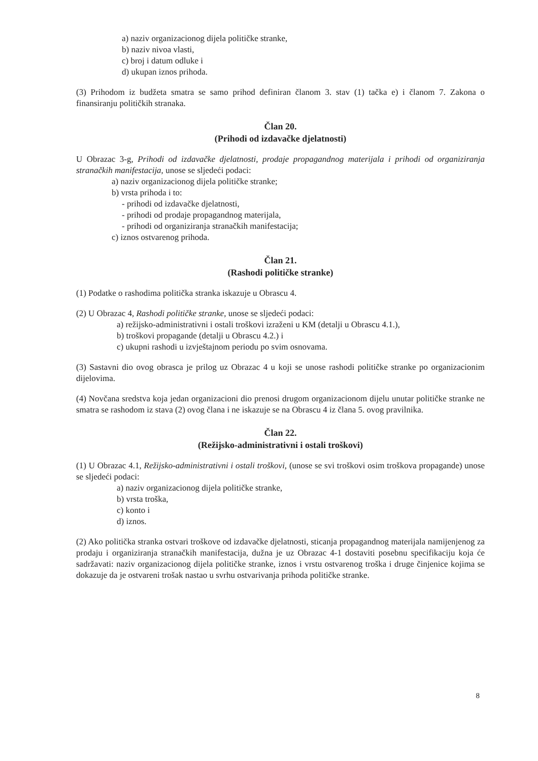a) naziv organizacionog dijela političke stranke,
b) naziv nivoa vlasti,
c) broj i datum odluke i
d) ukupan iznos prihoda.
(3) Prihodom iz budžeta smatra se samo prihod definiran članom 3. stav (1) tačka e) i članom 7. Zakona o finansiranju političkih stranaka.
Član 20.
(Prihodi od izdavačke djelatnosti)
U Obrazac 3-g, Prihodi od izdavačke djelatnosti, prodaje propagandnog materijala i prihodi od organiziranja stranačkih manifestacija, unose se sljedeći podaci:
a) naziv organizacionog dijela političke stranke;
b) vrsta prihoda i to:
- prihodi od izdavačke djelatnosti,
- prihodi od prodaje propagandnog materijala,
- prihodi od organiziranja stranačkih manifestacija;
c) iznos ostvarenog prihoda.
Član 21.
(Rashodi političke stranke)
(1) Podatke o rashodima politička stranka iskazuje u Obrascu 4.
(2) U Obrazac 4, Rashodi političke stranke, unose se sljedeći podaci:
a) režijsko-administrativni i ostali troškovi izraženi u KM (detalji u Obrascu 4.1.),
b) troškovi propagande (detalji u Obrascu 4.2.) i
c) ukupni rashodi u izvještajnom periodu po svim osnovama.
(3) Sastavni dio ovog obrasca je prilog uz Obrazac 4 u koji se unose rashodi političke stranke po organizacionim dijelovima.
(4) Novčana sredstva koja jedan organizacioni dio prenosi drugom organizacionom dijelu unutar političke stranke ne smatra se rashodom iz stava (2) ovog člana i ne iskazuje se na Obrascu 4 iz člana 5. ovog pravilnika.
Član 22.
(Režijsko-administrativni i ostali troškovi)
(1) U Obrazac 4.1, Režijsko-administrativni i ostali troškovi, (unose se svi troškovi osim troškova propagande) unose se sljedeći podaci:
a) naziv organizacionog dijela političke stranke,
b) vrsta troška,
c) konto i
d) iznos.
(2) Ako politička stranka ostvari troškove od izdavačke djelatnosti, sticanja propagandnog materijala namijenjenog za prodaju i organiziranja stranačkih manifestacija, dužna je uz Obrazac 4-1 dostaviti posebnu specifikaciju koja će sadržavati: naziv organizacionog dijela političke stranke, iznos i vrstu ostvarenog troška i druge činjenice kojima se dokazuje da je ostvareni trošak nastao u svrhu ostvarivanja prihoda političke stranke.
8